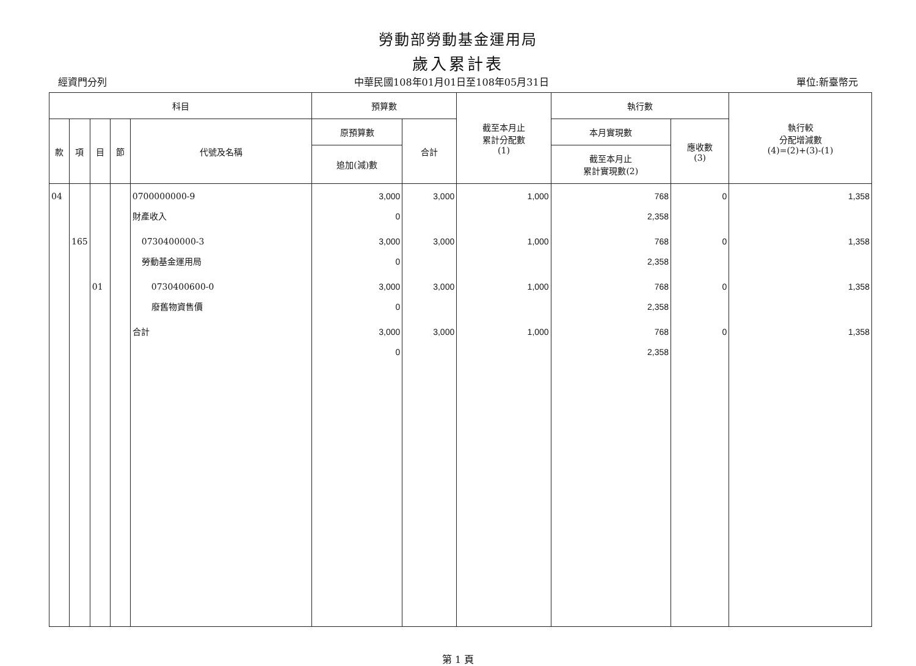勞動部勞動基金運用局
歲入累計表
經資門分列 中華民國108年01月01日至108年05月31日 單位:新臺幣元
| 科目 | | | | | 預算數 | | 截至本月止 累計分配數 (1) | 執行數 | | 執行較 分配增減數 (4)=(2)+(3)-(1) |
| --- | --- | --- | --- | --- | --- | --- | --- | --- | --- | --- |
| 款 | 項 | 目 | 節 | 代號及名稱 | 原預算數 | 合計 | | 本月實現數 | 應收數 (3) | |
| | | | | | 追加(減)數 | | | 截至本月止 累計實現數(2) | | |
| 04 | | | | 0700000000-9 財產收入 | 3,000 0 | 3,000 | 1,000 | 768 2,358 | 0 | 1,358 |
| | 165 | | | 0730400000-3 勞動基金運用局 | 3,000 0 | 3,000 | 1,000 | 768 2,358 | 0 | 1,358 |
| | | 01 | | 0730400600-0 廢舊物資售價 | 3,000 0 | 3,000 | 1,000 | 768 2,358 | 0 | 1,358 |
| | | | | 合計 | 3,000 0 | 3,000 | 1,000 | 768 2,358 | 0 | 1,358 |
第 1 頁